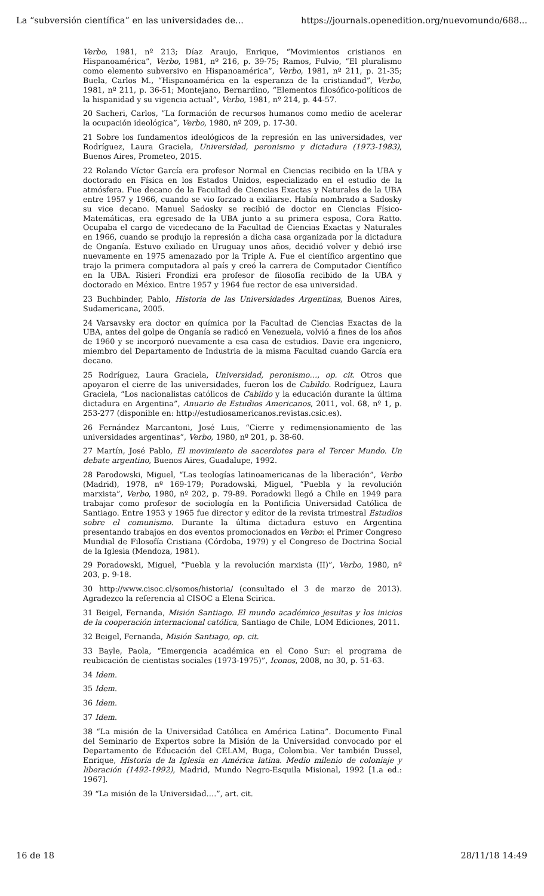La “subversión científica” en las universidades de... https://journals.openedition.org/nuevomundo/688...
Verbo, 1981, nº 213; Díaz Araujo, Enrique, “Movimientos cristianos en Hispanoamérica”, Verbo, 1981, nº 216, p. 39-75; Ramos, Fulvio, “El pluralismo como elemento subversivo en Hispanoamérica”, Verbo, 1981, nº 211, p. 21-35; Buela, Carlos M., “Hispanoamérica en la esperanza de la cristiandad”, Verbo, 1981, nº 211, p. 36-51; Montejano, Bernardino, “Elementos filosófico-políticos de la hispanidad y su vigencia actual”, Verbo, 1981, nº 214, p. 44-57.
20 Sacheri, Carlos, “La formación de recursos humanos como medio de acelerar la ocupación ideológica”, Verbo, 1980, nº 209, p. 17-30.
21 Sobre los fundamentos ideológicos de la represión en las universidades, ver Rodríguez, Laura Graciela, Universidad, peronismo y dictadura (1973-1983), Buenos Aires, Prometeo, 2015.
22 Rolando Víctor García era profesor Normal en Ciencias recibido en la UBA y doctorado en Física en los Estados Unidos, especializado en el estudio de la atmósfera. Fue decano de la Facultad de Ciencias Exactas y Naturales de la UBA entre 1957 y 1966, cuando se vio forzado a exiliarse. Había nombrado a Sadosky su vice decano. Manuel Sadosky se recibió de doctor en Ciencias Físico-Matemáticas, era egresado de la UBA junto a su primera esposa, Cora Ratto. Ocupaba el cargo de vicedecano de la Facultad de Ciencias Exactas y Naturales en 1966, cuando se produjo la represión a dicha casa organizada por la dictadura de Onganía. Estuvo exiliado en Uruguay unos años, decidió volver y debió irse nuevamente en 1975 amenazado por la Triple A. Fue el científico argentino que trajo la primera computadora al país y creó la carrera de Computador Científico en la UBA. Risieri Frondizi era profesor de filosofía recibido de la UBA y doctorado en México. Entre 1957 y 1964 fue rector de esa universidad.
23 Buchbinder, Pablo, Historia de las Universidades Argentinas, Buenos Aires, Sudamericana, 2005.
24 Varsavsky era doctor en química por la Facultad de Ciencias Exactas de la UBA, antes del golpe de Onganía se radicó en Venezuela, volvió a fines de los años de 1960 y se incorporó nuevamente a esa casa de estudios. Davie era ingeniero, miembro del Departamento de Industria de la misma Facultad cuando García era decano.
25 Rodríguez, Laura Graciela, Universidad, peronismo…, op. cit. Otros que apoyaron el cierre de las universidades, fueron los de Cabildo. Rodríguez, Laura Graciela, “Los nacionalistas católicos de Cabildo y la educación durante la última dictadura en Argentina”, Anuario de Estudios Americanos, 2011, vol. 68, nº 1, p. 253-277 (disponible en: http://estudiosamericanos.revistas.csic.es).
26 Fernández Marcantoni, José Luis, “Cierre y redimensionamiento de las universidades argentinas”, Verbo, 1980, nº 201, p. 38-60.
27 Martín, José Pablo, El movimiento de sacerdotes para el Tercer Mundo. Un debate argentino, Buenos Aires, Guadalupe, 1992.
28 Parodowski, Miguel, “Las teologías latinoamericanas de la liberación”, Verbo (Madrid), 1978, nº 169-179; Poradowski, Miguel, “Puebla y la revolución marxista”, Verbo, 1980, nº 202, p. 79-89. Poradowki llegó a Chile en 1949 para trabajar como profesor de sociología en la Pontificia Universidad Católica de Santiago. Entre 1953 y 1965 fue director y editor de la revista trimestral Estudios sobre el comunismo. Durante la última dictadura estuvo en Argentina presentando trabajos en dos eventos promocionados en Verbo: el Primer Congreso Mundial de Filosofía Cristiana (Córdoba, 1979) y el Congreso de Doctrina Social de la Iglesia (Mendoza, 1981).
29 Poradowski, Miguel, “Puebla y la revolución marxista (II)”, Verbo, 1980, nº 203, p. 9-18.
30 http://www.cisoc.cl/somos/historia/ (consultado el 3 de marzo de 2013). Agradezco la referencia al CISOC a Elena Scirica.
31 Beigel, Fernanda, Misión Santiago. El mundo académico jesuitas y los inicios de la cooperación internacional católica, Santiago de Chile, LOM Ediciones, 2011.
32 Beigel, Fernanda, Misión Santiago, op. cit.
33 Bayle, Paola, “Emergencia académica en el Cono Sur: el programa de reubicación de cientistas sociales (1973-1975)”, Iconos, 2008, no 30, p. 51-63.
34 Idem.
35 Idem.
36 Idem.
37 Idem.
38 “La misión de la Universidad Católica en América Latina”. Documento Final del Seminario de Expertos sobre la Misión de la Universidad convocado por el Departamento de Educación del CELAM, Buga, Colombia. Ver también Dussel, Enrique, Historia de la Iglesia en América latina. Medio milenio de coloniaje y liberación (1492-1992), Madrid, Mundo Negro-Esquila Misional, 1992 [1.a ed.: 1967].
39 “La misión de la Universidad….”, art. cit.
16 de 18 28/11/18 14:49